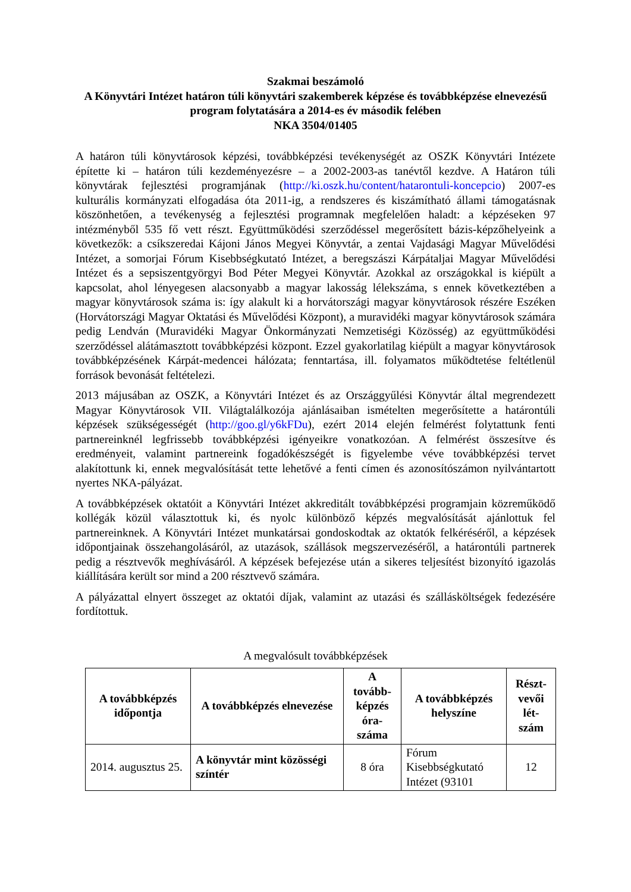Szakmai beszámoló
A Könyvtári Intézet határon túli könyvtári szakemberek képzése és továbbképzése elnevezésű program folytatására a 2014-es év második felében
NKA 3504/01405
A határon túli könyvtárosok képzési, továbbképzési tevékenységét az OSZK Könyvtári Intézete építette ki – határon túli kezdeményezésre – a 2002-2003-as tanévtől kezdve. A Határon túli könyvtárak fejlesztési programjának (http://ki.oszk.hu/content/hatarontuli-koncepcio) 2007-es kulturális kormányzati elfogadása óta 2011-ig, a rendszeres és kiszámítható állami támogatásnak köszönhetően, a tevékenység a fejlesztési programnak megfelelően haladt: a képzéseken 97 intézményből 535 fő vett részt. Együttműködési szerződéssel megerősített bázis-képzőhelyeink a következők: a csíkszeredai Kájoni János Megyei Könyvtár, a zentai Vajdasági Magyar Művelődési Intézet, a somorjai Fórum Kisebbségkutató Intézet, a beregszászi Kárpátaljai Magyar Művelődési Intézet és a sepsiszentgyörgyi Bod Péter Megyei Könyvtár. Azokkal az országokkal is kiépült a kapcsolat, ahol lényegesen alacsonyabb a magyar lakosság lélekszáma, s ennek következtében a magyar könyvtárosok száma is: így alakult ki a horvátországi magyar könyvtárosok részére Eszéken (Horvátországi Magyar Oktatási és Művelődési Központ), a muravidéki magyar könyvtárosok számára pedig Lendván (Muravidéki Magyar Önkormányzati Nemzetiségi Közösség) az együttműködési szerződéssel alátámasztott továbbképzési központ. Ezzel gyakorlatilag kiépült a magyar könyvtárosok továbbképzésének Kárpát-medencei hálózata; fenntartása, ill. folyamatos működtetése feltétlenül források bevonását feltételezi.
2013 májusában az OSZK, a Könyvtári Intézet és az Országgyűlési Könyvtár által megrendezett Magyar Könyvtárosok VII. Világtalálkozója ajánlásaiban ismételten megerősítette a határontúli képzések szükségességét (http://goo.gl/y6kFDu), ezért 2014 elején felmérést folytattunk fenti partnereinknél legfrissebb továbbképzési igényeikre vonatkozóan. A felmérést összesítve és eredményeit, valamint partnereink fogadókészségét is figyelembe véve továbbképzési tervet alakítottunk ki, ennek megvalósítását tette lehetővé a fenti címen és azonosítószámon nyilvántartott nyertes NKA-pályázat.
A továbbképzések oktatóit a Könyvtári Intézet akkreditált továbbképzési programjain közreműködő kollégák közül választottuk ki, és nyolc különböző képzés megvalósítását ajánlottuk fel partnereinknek. A Könyvtári Intézet munkatársai gondoskodtak az oktatók felkéréséről, a képzések időpontjainak összehangolásáról, az utazások, szállások megszervezéséről, a határontúli partnerek pedig a résztvevők meghívásáról. A képzések befejezése után a sikeres teljesítést bizonyító igazolás kiállítására került sor mind a 200 résztvevő számára.
A pályázattal elnyert összeget az oktatói díjak, valamint az utazási és szállásköltségek fedezésére fordítottuk.
A megvalósult továbbképzések
| A továbbképzés időpontja | A továbbképzés elnevezése | A tovább-képzés óra-száma | A továbbképzés helyszíne | Részt-vevői lét-szám |
| --- | --- | --- | --- | --- |
| 2014. augusztus 25. | A könyvtár mint közösségi színtér | 8 óra | Fórum Kisebbségkutató Intézet (93101 | 12 |